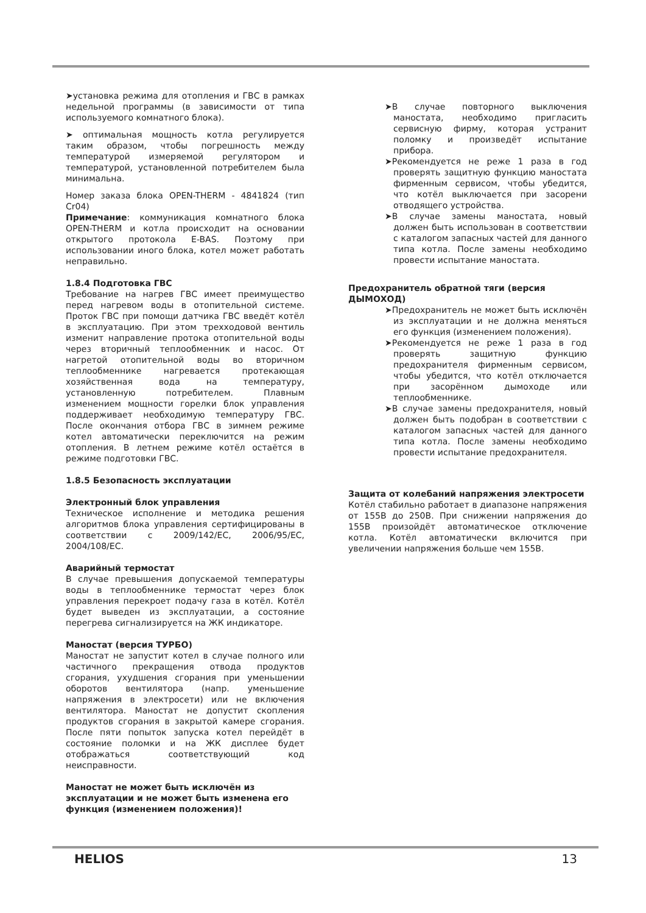➤установка режима для отопления и ГВС в рамках недельной программы (в зависимости от типа используемого комнатного блока).
➤ оптимальная мощность котла регулируется таким образом, чтобы погрешность между температурой измеряемой регулятором и температурой, установленной потребителем была минимальна.
Номер заказа блока OPEN-THERM - 4841824 (тип Cr04)
Примечание: коммуникация комнатного блока OPEN-THERM и котла происходит на основании открытого протокола E-BAS. Поэтому при использовании иного блока, котел может работать неправильно.
1.8.4 Подготовка ГВС
Требование на нагрев ГВС имеет преимущество перед нагревом воды в отопительной системе. Проток ГВС при помощи датчика ГВС введёт котёл в эксплуатацию. При этом трехходовой вентиль изменит направление протока отопительной воды через вторичный теплообменник и насос. От нагретой отопительной воды во вторичном теплообменнике нагревается протекающая хозяйственная вода на температуру, установленную потребителем. Плавным изменением мощности горелки блок управления поддерживает необходимую температуру ГВС. После окончания отбора ГВС в зимнем режиме котел автоматически переключится на режим отопления. В летнем режиме котёл остаётся в режиме подготовки ГВС.
1.8.5 Безопасность эксплуатации
Электронный блок управления
Техническое исполнение и методика решения алгоритмов блока управления сертифицированы в соответствии с 2009/142/EC, 2006/95/EC, 2004/108/EC.
Аварийный термостат
В случае превышения допускаемой температуры воды в теплообменнике термостат через блок управления перекроет подачу газа в котёл. Котёл будет выведен из эксплуатации, а состояние перегрева сигнализируется на ЖК индикаторе.
Маностат (версия ТУРБО)
Маностат не запустит котел в случае полного или частичного прекращения отвода продуктов сгорания, ухудшения сгорания при уменьшении оборотов вентилятора (напр. уменьшение напряжения в электросети) или не включения вентилятора. Маностат не допустит скопления продуктов сгорания в закрытой камере сгорания. После пяти попыток запуска котел перейдёт в состояние поломки и на ЖК дисплее будет отображаться соответствующий код неисправности.
Маностат не может быть исключён из эксплуатации и не может быть изменена его функция (изменением положения)!
➤В случае повторного выключения маностата, необходимо пригласить сервисную фирму, которая устранит поломку и произведёт испытание прибора.
➤Рекомендуется не реже 1 раза в год проверять защитную функцию маностата фирменным сервисом, чтобы убедится, что котёл выключается при засорени отводящего устройства.
➤В случае замены маностата, новый должен быть использован в соответствии с каталогом запасных частей для данного типа котла. После замены необходимо провести испытание маностата.
Предохранитель обратной тяги (версия ДЫМОХОД)
➤Предохранитель не может быть исключён из эксплуатации и не должна меняться его функция (изменением положения).
➤Рекомендуется не реже 1 раза в год проверять защитную функцию предохранителя фирменным сервисом, чтобы убедится, что котёл отключается при засорённом дымоходе или теплообменнике.
➤В случае замены предохранителя, новый должен быть подобран в соответствии с каталогом запасных частей для данного типа котла. После замены необходимо провести испытание предохранителя.
Защита от колебаний напряжения электросети
Котёл стабильно работает в диапазоне напряжения от 155В до 250В. При снижении напряжения до 155В произойдёт автоматическое отключение котла. Котёл автоматически включится при увеличении напряжения больше чем 155В.
HELIOS 13